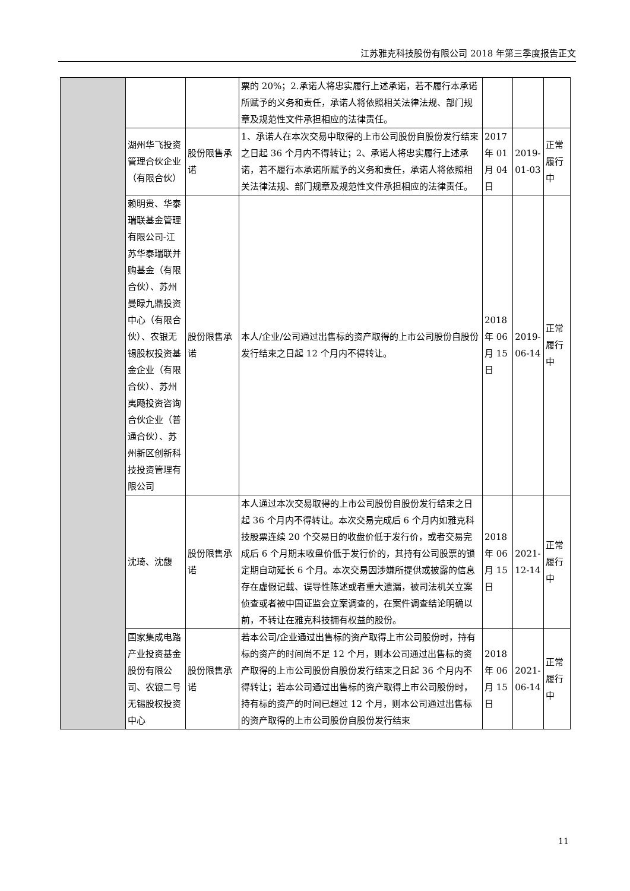江苏雅克科技股份有限公司 2018 年第三季度报告正文
| | | | 票的 20%；2.承诺人将忠实履行上述承诺，若不履行本承诺所赋予的义务和责任，承诺人将依照相关法律法规、部门规章及规范性文件承担相应的法律责任。 | | | |
| | 湖州华飞投资管理合伙企业（有限合伙） | 股份限售承诺 | 1、承诺人在本次交易中取得的上市公司股份自股份发行结束之日起 36 个月内不得转让；2、承诺人将忠实履行上述承诺，若不履行本承诺所赋予的义务和责任，承诺人将依照相关法律法规、部门规章及规范性文件承担相应的法律责任。 | 2017 年 01 月 04 日 | 2019-01-03 | 正常履行中 |
| | 赖明贵、华泰瑞联基金管理有限公司-江苏华泰瑞联并购基金（有限合伙）、苏州曼睩九鼎投资中心（有限合伙）、农银无锡股权投资基金企业（有限合伙）、苏州夷飏投资咨询合伙企业（普通合伙）、苏州新区创新科技投资管理有限公司 | 股份限售承诺 | 本人/企业/公司通过出售标的资产取得的上市公司股份自股份发行结束之日起 12 个月内不得转让。 | 2018 年 06 月 15 日 | 2019-06-14 | 正常履行中 |
| | 沈琦、沈馥 | 股份限售承诺 | 本人通过本次交易取得的上市公司股份自股份发行结束之日起 36 个月内不得转让。本次交易完成后 6 个月内如雅克科技股票连续 20 个交易日的收盘价低于发行价，或者交易完成后 6 个月期末收盘价低于发行价的，其持有公司股票的锁定期自动延长 6 个月。本次交易因涉嫌所提供或披露的信息存在虚假记载、误导性陈述或者重大遗漏，被司法机关立案侦查或者被中国证监会立案调查的，在案件调查结论明确以前，不转让在雅克科技拥有权益的股份。 | 2018 年 06 月 15 日 | 2021-12-14 | 正常履行中 |
| | 国家集成电路产业投资基金股份有限公司、农银二号无锡股权投资中心 | 股份限售承诺 | 若本公司/企业通过出售标的资产取得上市公司股份时，持有标的资产的时间尚不足 12 个月，则本公司通过出售标的资产取得的上市公司股份自股份发行结束之日起 36 个月内不得转让；若本公司通过出售标的资产取得上市公司股份时，持有标的资产的时间已超过 12 个月，则本公司通过出售标的资产取得的上市公司股份自股份发行结束 | 2018 年 06 月 15 日 | 2021-06-14 | 正常履行中 |
11